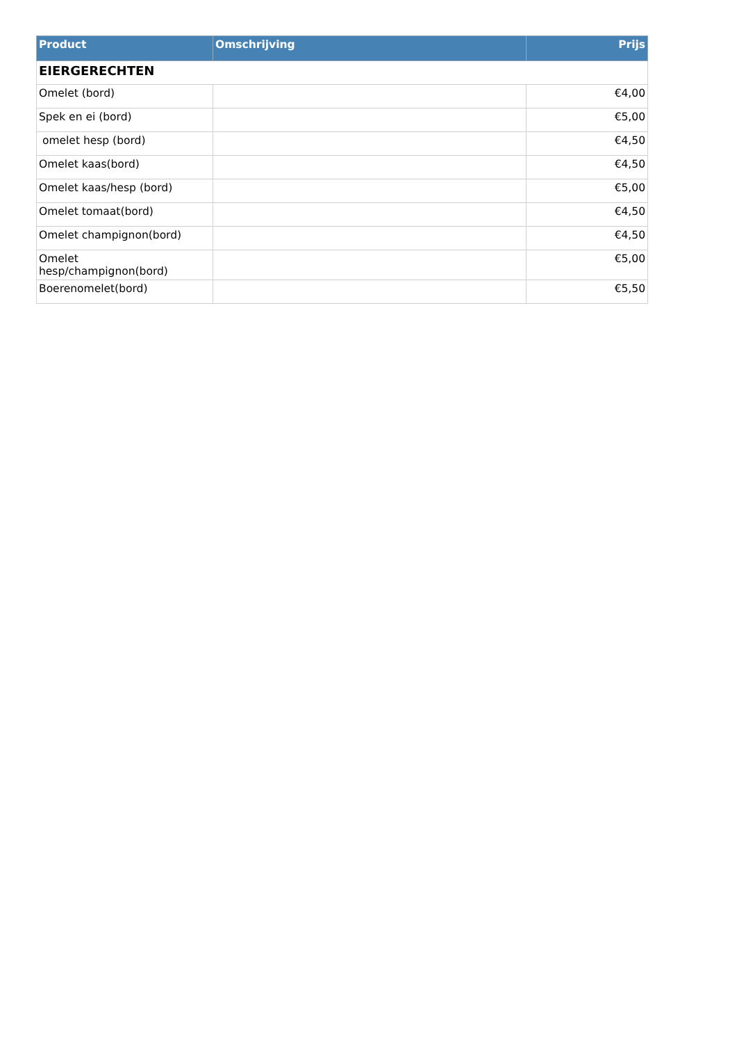| Product | Omschrijving | Prijs |
| --- | --- | --- |
| EIERGERECHTEN | | |
| Omelet (bord) | | €4,00 |
| Spek en ei (bord) | | €5,00 |
| omelet hesp (bord) | | €4,50 |
| Omelet kaas(bord) | | €4,50 |
| Omelet kaas/hesp (bord) | | €5,00 |
| Omelet tomaat(bord) | | €4,50 |
| Omelet champignon(bord) | | €4,50 |
| Omelet hesp/champignon(bord) | | €5,00 |
| Boerenomelet(bord) | | €5,50 |